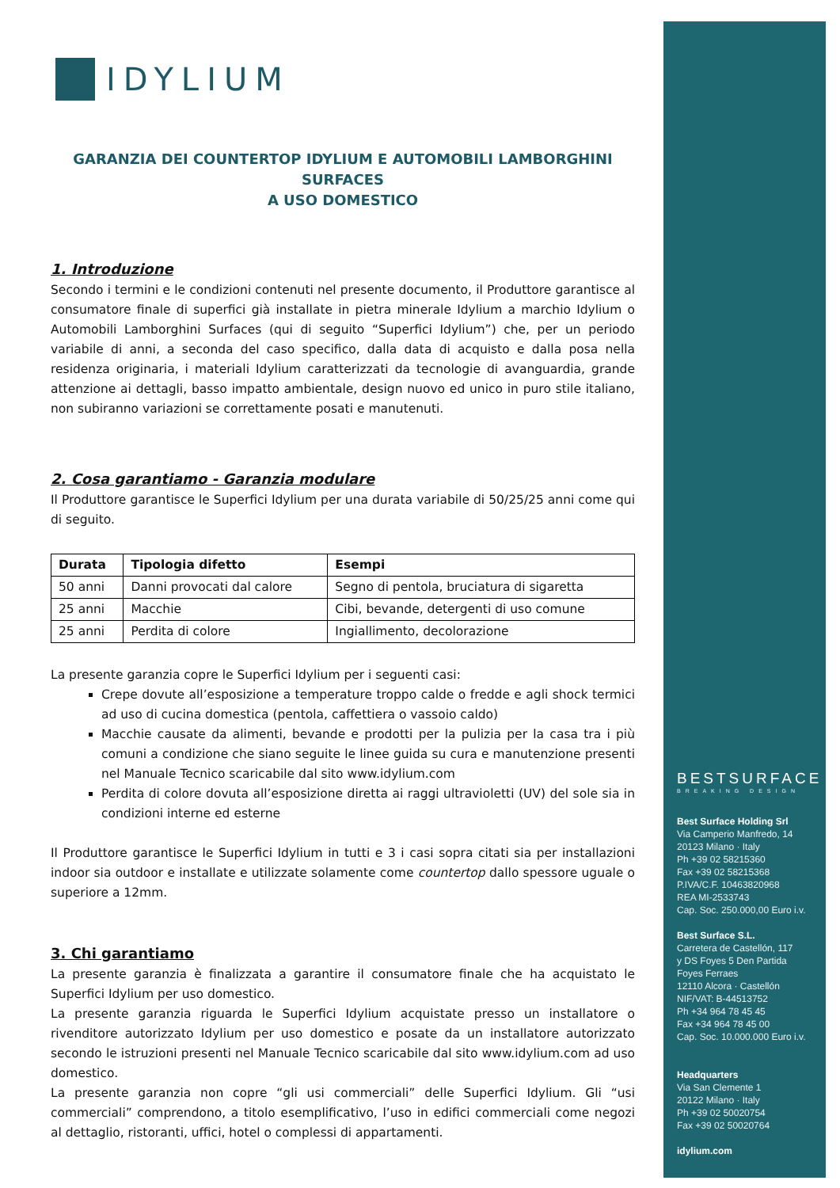IDYLIUM
GARANZIA DEI COUNTERTOP IDYLIUM E AUTOMOBILI LAMBORGHINI SURFACES
A USO DOMESTICO
1. Introduzione
Secondo i termini e le condizioni contenuti nel presente documento, il Produttore garantisce al consumatore finale di superfici già installate in pietra minerale Idylium a marchio Idylium o Automobili Lamborghini Surfaces (qui di seguito “Superfici Idylium”) che, per un periodo variabile di anni, a seconda del caso specifico, dalla data di acquisto e dalla posa nella residenza originaria, i materiali Idylium caratterizzati da tecnologie di avanguardia, grande attenzione ai dettagli, basso impatto ambientale, design nuovo ed unico in puro stile italiano, non subiranno variazioni se correttamente posati e manutenuti.
2. Cosa garantiamo - Garanzia modulare
Il Produttore garantisce le Superfici Idylium per una durata variabile di 50/25/25 anni come qui di seguito.
| Durata | Tipologia difetto | Esempi |
| --- | --- | --- |
| 50 anni | Danni provocati dal calore | Segno di pentola, bruciatura di sigaretta |
| 25 anni | Macchie | Cibi, bevande, detergenti di uso comune |
| 25 anni | Perdita di colore | Ingiallimento, decolorazione |
La presente garanzia copre le Superfici Idylium per i seguenti casi:
Crepe dovute all’esposizione a temperature troppo calde o fredde e agli shock termici ad uso di cucina domestica (pentola, caffettiera o vassoio caldo)
Macchie causate da alimenti, bevande e prodotti per la pulizia per la casa tra i più comuni a condizione che siano seguite le linee guida su cura e manutenzione presenti nel Manuale Tecnico scaricabile dal sito www.idylium.com
Perdita di colore dovuta all’esposizione diretta ai raggi ultravioletti (UV) del sole sia in condizioni interne ed esterne
Il Produttore garantisce le Superfici Idylium in tutti e 3 i casi sopra citati sia per installazioni indoor sia outdoor e installate e utilizzate solamente come countertop dallo spessore uguale o superiore a 12mm.
3. Chi garantiamo
La presente garanzia è finalizzata a garantire il consumatore finale che ha acquistato le Superfici Idylium per uso domestico.
La presente garanzia riguarda le Superfici Idylium acquistate presso un installatore o rivenditore autorizzato Idylium per uso domestico e posate da un installatore autorizzato secondo le istruzioni presenti nel Manuale Tecnico scaricabile dal sito www.idylium.com ad uso domestico.
La presente garanzia non copre “gli usi commerciali” delle Superfici Idylium. Gli “usi commerciali” comprendono, a titolo esemplificativo, l’uso in edifici commerciali come negozi al dettaglio, ristoranti, uffici, hotel o complessi di appartamenti.
BESTSURFACE
BREAKING DESIGN
Best Surface Holding Srl
Via Camperio Manfredo, 14
20123 Milano · Italy
Ph +39 02 58215360
Fax +39 02 58215368
P.IVA/C.F. 10463820968
REA MI-2533743
Cap. Soc. 250.000,00 Euro i.v.
Best Surface S.L.
Carretera de Castellón, 117
y DS Foyes 5 Den Partida
Foyes Ferraes
12110 Alcora · Castellón
NIF/VAT: B-44513752
Ph +34 964 78 45 45
Fax +34 964 78 45 00
Cap. Soc. 10.000.000 Euro i.v.
Headquarters
Via San Clemente 1
20122 Milano · Italy
Ph +39 02 50020754
Fax +39 02 50020764
idylium.com